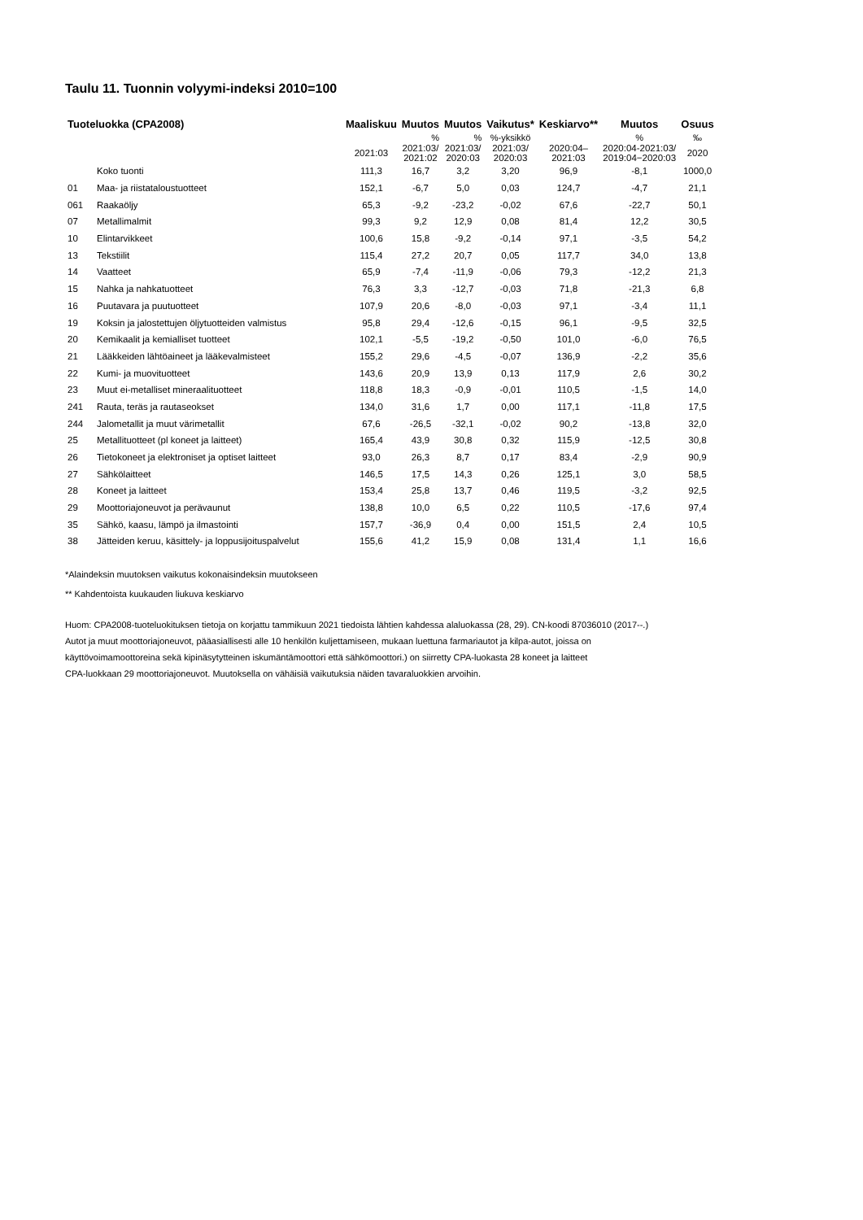Taulu 11. Tuonnin volyymi-indeksi 2010=100
| Tuoteluokka (CPA2008) | | Maaliskuu | Muutos | Muutos | Vaikutus* | Keskiarvo** | Muutos | Osuus |
| --- | --- | --- | --- | --- | --- | --- | --- | --- |
| | | | % | % | %-yksikkö | | % | ‰ |
| | | 2021:03 | 2021:03/ 2021:02 | 2021:03/ 2020:03 | 2021:03/ 2020:03 | 2020:04– 2021:03 | 2020:04-2021:03/ 2019:04−2020:03 | 2020 |
| | Koko tuonti | 111,3 | 16,7 | 3,2 | 3,20 | 96,9 | -8,1 | 1000,0 |
| 01 | Maa- ja riistataloustuotteet | 152,1 | -6,7 | 5,0 | 0,03 | 124,7 | -4,7 | 21,1 |
| 061 | Raakaöljy | 65,3 | -9,2 | -23,2 | -0,02 | 67,6 | -22,7 | 50,1 |
| 07 | Metallimalmit | 99,3 | 9,2 | 12,9 | 0,08 | 81,4 | 12,2 | 30,5 |
| 10 | Elintarvikkeet | 100,6 | 15,8 | -9,2 | -0,14 | 97,1 | -3,5 | 54,2 |
| 13 | Tekstiilit | 115,4 | 27,2 | 20,7 | 0,05 | 117,7 | 34,0 | 13,8 |
| 14 | Vaatteet | 65,9 | -7,4 | -11,9 | -0,06 | 79,3 | -12,2 | 21,3 |
| 15 | Nahka ja nahkatuotteet | 76,3 | 3,3 | -12,7 | -0,03 | 71,8 | -21,3 | 6,8 |
| 16 | Puutavara ja puutuotteet | 107,9 | 20,6 | -8,0 | -0,03 | 97,1 | -3,4 | 11,1 |
| 19 | Koksin ja jalostettujen öljytuotteiden valmistus | 95,8 | 29,4 | -12,6 | -0,15 | 96,1 | -9,5 | 32,5 |
| 20 | Kemikaalit ja kemialliset tuotteet | 102,1 | -5,5 | -19,2 | -0,50 | 101,0 | -6,0 | 76,5 |
| 21 | Lääkkeiden lähtöaineet ja lääkevalmisteet | 155,2 | 29,6 | -4,5 | -0,07 | 136,9 | -2,2 | 35,6 |
| 22 | Kumi- ja muovituotteet | 143,6 | 20,9 | 13,9 | 0,13 | 117,9 | 2,6 | 30,2 |
| 23 | Muut ei-metalliset mineraalituotteet | 118,8 | 18,3 | -0,9 | -0,01 | 110,5 | -1,5 | 14,0 |
| 241 | Rauta, teräs ja rautaseokset | 134,0 | 31,6 | 1,7 | 0,00 | 117,1 | -11,8 | 17,5 |
| 244 | Jalometallit ja muut värimetallit | 67,6 | -26,5 | -32,1 | -0,02 | 90,2 | -13,8 | 32,0 |
| 25 | Metallituotteet (pl koneet ja laitteet) | 165,4 | 43,9 | 30,8 | 0,32 | 115,9 | -12,5 | 30,8 |
| 26 | Tietokoneet ja elektroniset ja optiset laitteet | 93,0 | 26,3 | 8,7 | 0,17 | 83,4 | -2,9 | 90,9 |
| 27 | Sähkölaitteet | 146,5 | 17,5 | 14,3 | 0,26 | 125,1 | 3,0 | 58,5 |
| 28 | Koneet ja laitteet | 153,4 | 25,8 | 13,7 | 0,46 | 119,5 | -3,2 | 92,5 |
| 29 | Moottoriajoneuvot ja perävaunut | 138,8 | 10,0 | 6,5 | 0,22 | 110,5 | -17,6 | 97,4 |
| 35 | Sähkö, kaasu, lämpö ja ilmastointi | 157,7 | -36,9 | 0,4 | 0,00 | 151,5 | 2,4 | 10,5 |
| 38 | Jätteiden keruu, käsittely- ja loppusijoituspalvelut | 155,6 | 41,2 | 15,9 | 0,08 | 131,4 | 1,1 | 16,6 |
*Alaindeksin muutoksen vaikutus kokonaisindeksin muutokseen
** Kahdentoista kuukauden liukuva keskiarvo
Huom: CPA2008-tuoteluokituksen tietoja on korjattu tammikuun 2021 tiedoista lähtien kahdessa alaluokassa (28, 29). CN-koodi 87036010 (2017--.)
Autot ja muut moottoriajoneuvot, pääasiallisesti alle 10 henkilön kuljettamiseen, mukaan luettuna farmariautot ja kilpa-autot, joissa on
käyttövoimamoottoreina sekä kipinäsytytteinen iskumäntämoottori että sähkömoottori.) on siirretty CPA-luokasta 28 koneet ja laitteet
CPA-luokkaan 29 moottoriajoneuvot. Muutoksella on vähäisiä vaikutuksia näiden tavaraluokkien arvoihin.